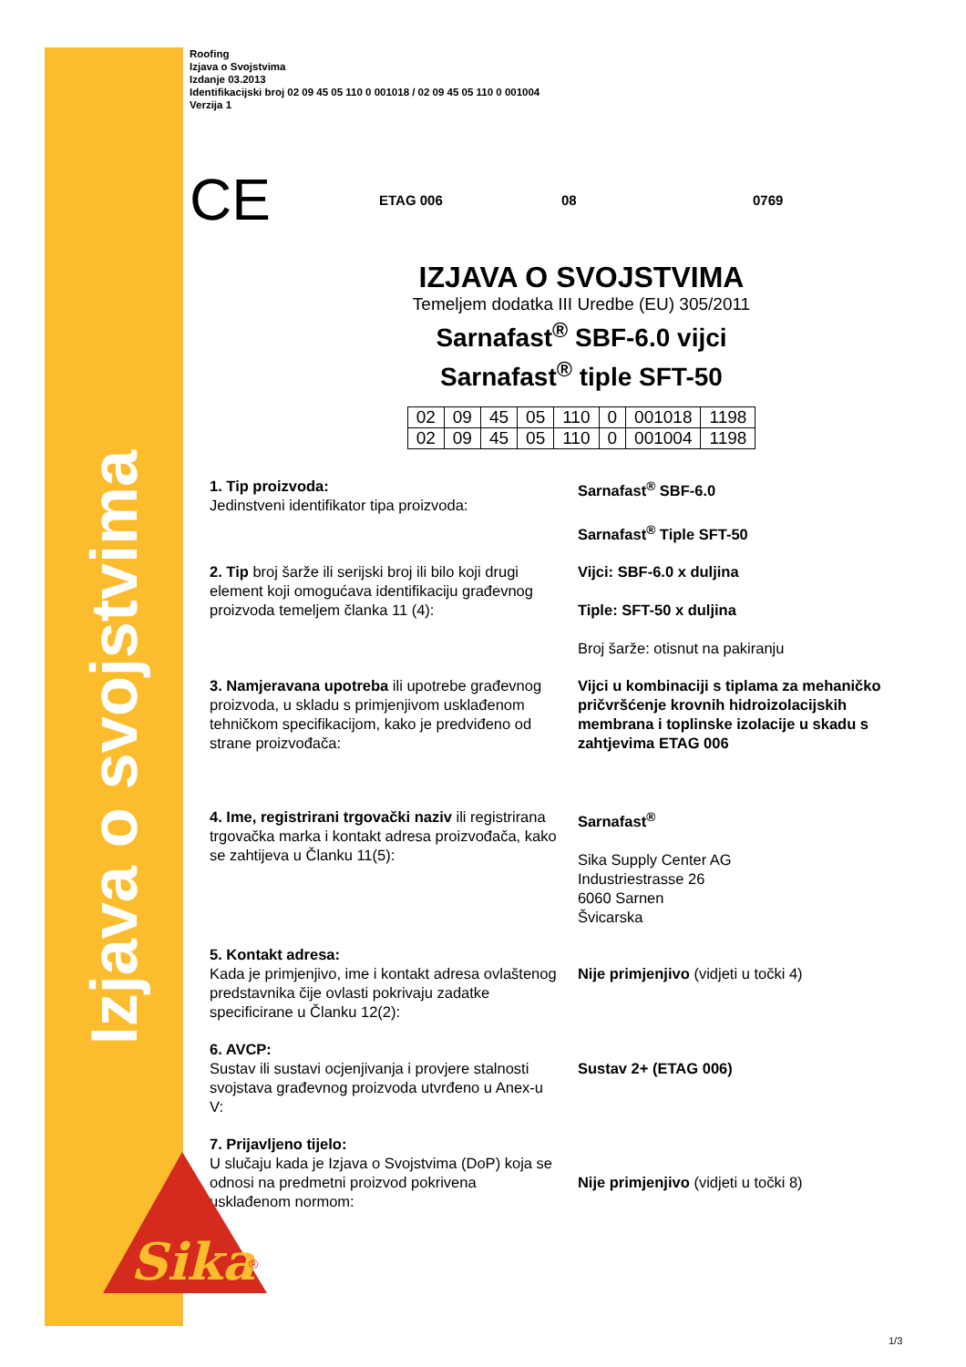Izjava o svojstvima
Roofing
Izjava o Svojstvima
Izdanje 03.2013
Identifikacijski broj 02 09 45 05 110 0 001018 / 02 09 45 05 110 0 001004
Verzija 1
CE
ETAG 006 08 0769
IZJAVA O SVOJSTVIMA
Temeljem dodatka III Uredbe (EU) 305/2011
Sarnafast<sup>®</sup> SBF-6.0 vijci
Sarnafast<sup>®</sup> tiple SFT-50
| 02 | 09 | 45 | 05 | 110 | 0 | 001018 | 1198 |
| 02 | 09 | 45 | 05 | 110 | 0 | 001004 | 1198 |
1. Tip proizvoda:
Jedinstveni identifikator tipa proizvoda:
Sarnafast<sup>®</sup> SBF-6.0
Sarnafast<sup>®</sup> Tiple SFT-50
2. Tip broj šarže ili serijski broj ili bilo koji drugi element koji omogućava identifikaciju građevnog proizvoda temeljem članka 11 (4):
Vijci: SBF-6.0 x duljina
Tiple: SFT-50 x duljina
Broj šarže: otisnut na pakiranju
3. Namjeravana upotreba ili upotrebe građevnog proizvoda, u skladu s primjenjivom usklađenom tehničkom specifikacijom, kako je predviđeno od strane proizvođača:
Vijci u kombinaciji s tiplama za mehaničko pričvršćenje krovnih hidroizolacijskih membrana i toplinske izolacije u skadu s zahtjevima ETAG 006
4. Ime, registrirani trgovački naziv ili registrirana trgovačka marka i kontakt adresa proizvođača, kako se zahtijeva u Članku 11(5):
Sarnafast<sup>®</sup>
Sika Supply Center AG
Industriestrasse 26
6060 Sarnen
Švicarska
5. Kontakt adresa:
Kada je primjenjivo, ime i kontakt adresa ovlaštenog predstavnika čije ovlasti pokrivaju zadatke specificirane u Članku 12(2):
Nije primjenjivo (vidjeti u točki 4)
6. AVCP:
Sustav ili sustavi ocjenjivanja i provjere stalnosti svojstava građevnog proizvoda utvrđeno u Anex-u V:
Sustav 2+ (ETAG 006)
7. Prijavljeno tijelo:
U slučaju kada je Izjava o Svojstvima (DoP) koja se odnosi na predmetni proizvod pokrivena usklađenom normom:
Nije primjenjivo (vidjeti u točki 8)
Sika
®
1/3